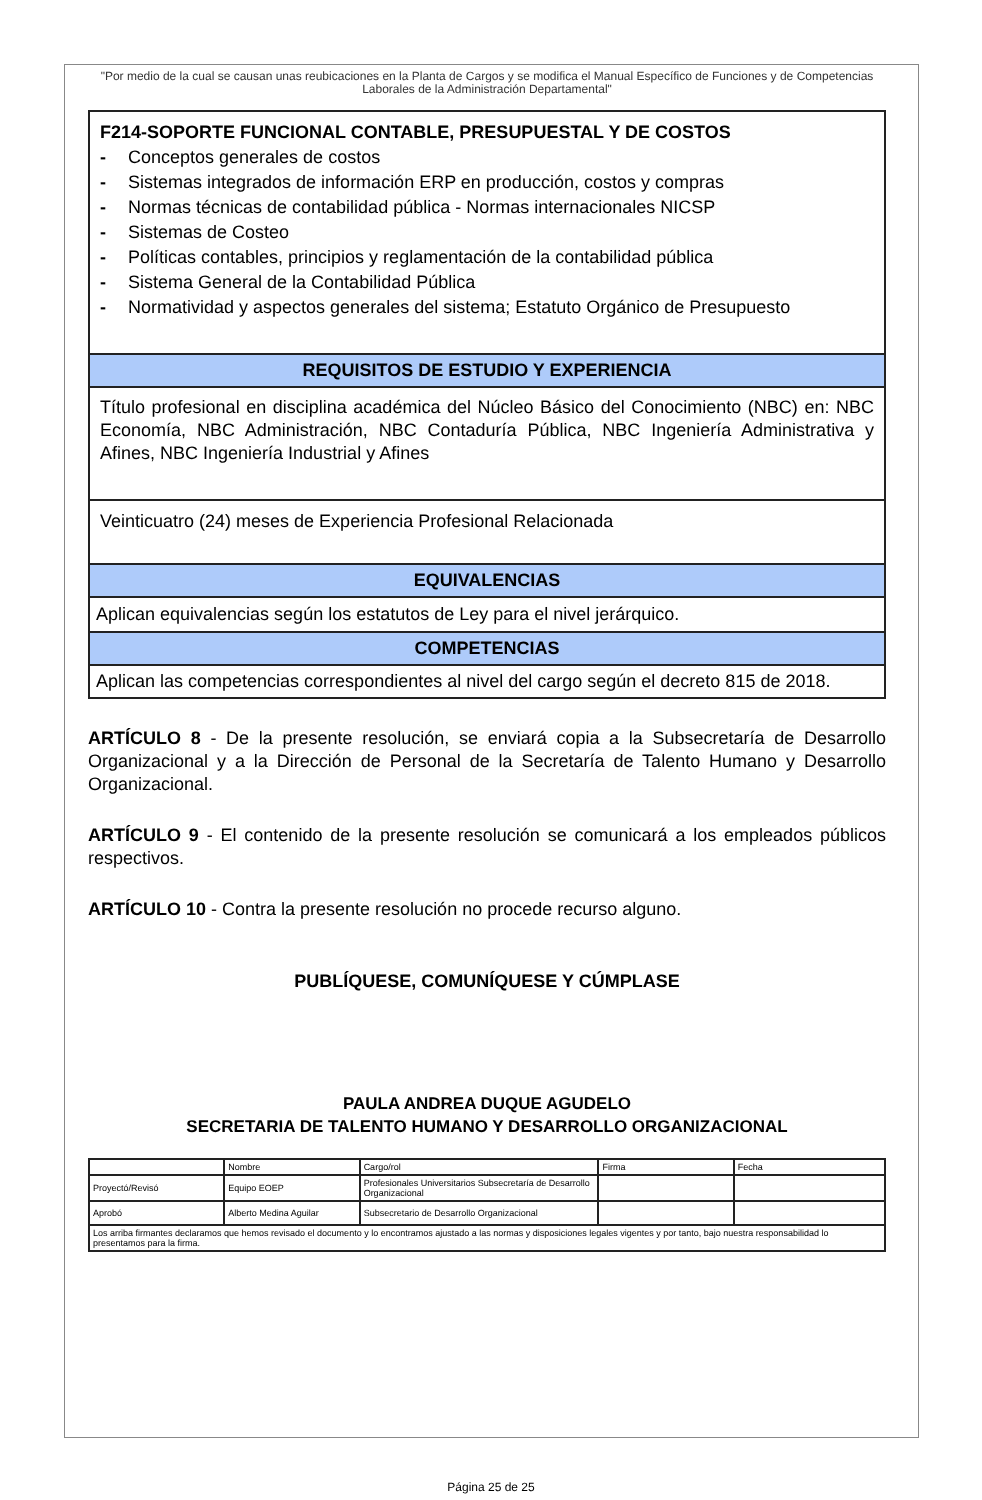"Por medio de la cual se causan unas reubicaciones en la Planta de Cargos y se modifica el Manual Específico de Funciones y de Competencias Laborales de la Administración Departamental"
F214-SOPORTE FUNCIONAL CONTABLE, PRESUPUESTAL Y DE COSTOS
- Conceptos generales de costos
- Sistemas integrados de información ERP en producción, costos y compras
- Normas técnicas de contabilidad pública - Normas internacionales NICSP
- Sistemas de Costeo
- Políticas contables, principios y reglamentación de la contabilidad pública
- Sistema General de la Contabilidad Pública
- Normatividad y aspectos generales del sistema; Estatuto Orgánico de Presupuesto
REQUISITOS DE ESTUDIO Y EXPERIENCIA
Título profesional en disciplina académica del Núcleo Básico del Conocimiento (NBC) en: NBC Economía, NBC Administración, NBC Contaduría Pública, NBC Ingeniería Administrativa y Afines, NBC Ingeniería Industrial y Afines
Veinticuatro (24) meses de Experiencia Profesional Relacionada
EQUIVALENCIAS
Aplican equivalencias según los estatutos de Ley para el nivel jerárquico.
COMPETENCIAS
Aplican las competencias correspondientes al nivel del cargo según el decreto 815 de 2018.
ARTÍCULO 8 - De la presente resolución, se enviará copia a la Subsecretaría de Desarrollo Organizacional y a la Dirección de Personal de la Secretaría de Talento Humano y Desarrollo Organizacional.
ARTÍCULO 9 - El contenido de la presente resolución se comunicará a los empleados públicos respectivos.
ARTÍCULO 10 - Contra la presente resolución no procede recurso alguno.
PUBLÍQUESE, COMUNÍQUESE Y CÚMPLASE
PAULA ANDREA DUQUE AGUDELO
SECRETARIA DE TALENTO HUMANO Y DESARROLLO ORGANIZACIONAL
| | Nombre | Cargo/rol | Firma | Fecha |
| Proyectó/Revisó | Equipo EOEP | Profesionales Universitarios Subsecretaría de Desarrollo Organizacional | | |
| Aprobó | Alberto Medina Aguilar | Subsecretario de Desarrollo Organizacional | | |
| Los arriba firmantes declaramos que hemos revisado el documento y lo encontramos ajustado a las normas y disposiciones legales vigentes y por tanto, bajo nuestra responsabilidad lo presentamos para la firma. | | | | |
Página 25 de 25